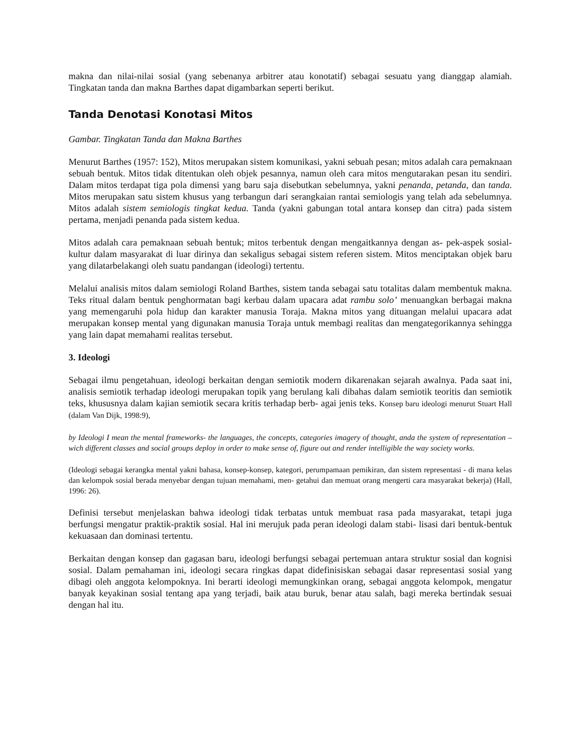makna dan nilai-nilai sosial (yang sebenanya arbitrer atau konotatif) sebagai sesuatu yang dianggap alamiah. Tingkatan tanda dan makna Barthes dapat digambarkan seperti berikut.
Tanda Denotasi Konotasi Mitos
Gambar. Tingkatan Tanda dan Makna Barthes
Menurut Barthes (1957: 152), Mitos merupakan sistem komunikasi, yakni sebuah pesan; mitos adalah cara pemaknaan sebuah bentuk. Mitos tidak ditentukan oleh objek pesannya, namun oleh cara mitos mengutarakan pesan itu sendiri. Dalam mitos terdapat tiga pola dimensi yang baru saja disebutkan sebelumnya, yakni penanda, petanda, dan tanda. Mitos merupakan satu sistem khusus yang terbangun dari serangkaian rantai semiologis yang telah ada sebelumnya. Mitos adalah sistem semiologis tingkat kedua. Tanda (yakni gabungan total antara konsep dan citra) pada sistem pertama, menjadi penanda pada sistem kedua.
Mitos adalah cara pemaknaan sebuah bentuk; mitos terbentuk dengan mengaitkannya dengan as- pek-aspek sosial-kultur dalam masyarakat di luar dirinya dan sekaligus sebagai sistem referen sistem. Mitos menciptakan objek baru yang dilatarbelakangi oleh suatu pandangan (ideologi) tertentu.
Melalui analisis mitos dalam semiologi Roland Barthes, sistem tanda sebagai satu totalitas dalam membentuk makna. Teks ritual dalam bentuk penghormatan bagi kerbau dalam upacara adat rambu solo’ menuangkan berbagai makna yang memengaruhi pola hidup dan karakter manusia Toraja. Makna mitos yang dituangan melalui upacara adat merupakan konsep mental yang digunakan manusia Toraja untuk membagi realitas dan mengategorikannya sehingga yang lain dapat memahami realitas tersebut.
3. Ideologi
Sebagai ilmu pengetahuan, ideologi berkaitan dengan semiotik modern dikarenakan sejarah awalnya. Pada saat ini, analisis semiotik terhadap ideologi merupakan topik yang berulang kali dibahas dalam semiotik teoritis dan semiotik teks, khususnya dalam kajian semiotik secara kritis terhadap berb- agai jenis teks. Konsep baru ideologi menurut Stuart Hall (dalam Van Dijk, 1998:9),
by Ideologi I mean the mental frameworks- the languages, the concepts, categories imagery of thought, anda the system of representation – wich different classes and social groups deploy in order to make sense of, figure out and render intelligible the way society works.
(Ideologi sebagai kerangka mental yakni bahasa, konsep-konsep, kategori, perumpamaan pemikiran, dan sistem representasi - di mana kelas dan kelompok sosial berada menyebar dengan tujuan memahami, men- getahui dan memuat orang mengerti cara masyarakat bekerja) (Hall, 1996: 26).
Definisi tersebut menjelaskan bahwa ideologi tidak terbatas untuk membuat rasa pada masyarakat, tetapi juga berfungsi mengatur praktik-praktik sosial. Hal ini merujuk pada peran ideologi dalam stabi- lisasi dari bentuk-bentuk kekuasaan dan dominasi tertentu.
Berkaitan dengan konsep dan gagasan baru, ideologi berfungsi sebagai pertemuan antara struktur sosial dan kognisi sosial. Dalam pemahaman ini, ideologi secara ringkas dapat didefinisiskan sebagai dasar representasi sosial yang dibagi oleh anggota kelompoknya. Ini berarti ideologi memungkinkan orang, sebagai anggota kelompok, mengatur banyak keyakinan sosial tentang apa yang terjadi, baik atau buruk, benar atau salah, bagi mereka bertindak sesuai dengan hal itu.